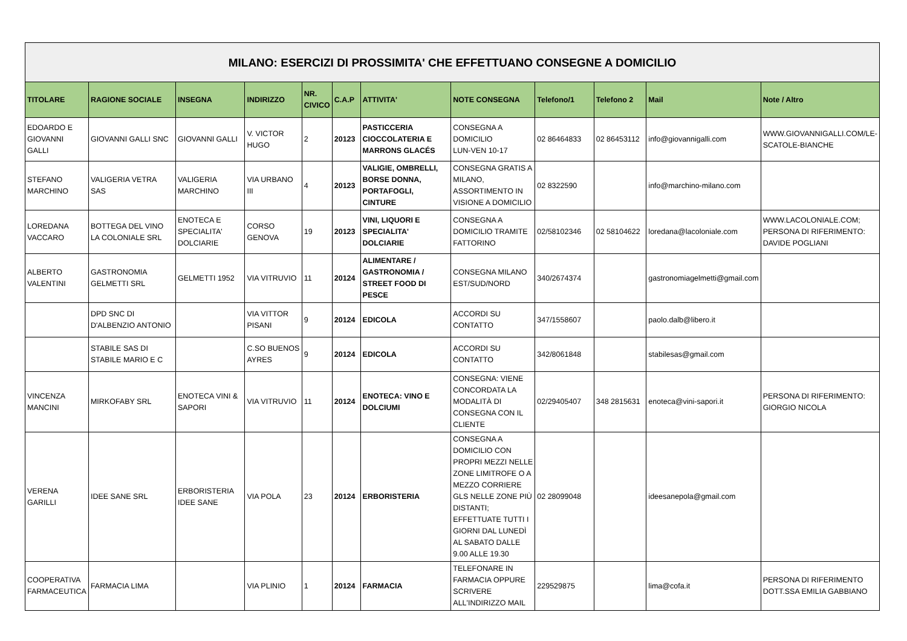| MILANO: ESERCIZI DI PROSSIMITA' CHE EFFETTUANO CONSEGNE A DOMICILIO | | | | | | | | | | | |
| TITOLARE | RAGIONE SOCIALE | INSEGNA | INDIRIZZO | NR. CIVICO | C.A.P | ATTIVITA' | NOTE CONSEGNA | Telefono/1 | Telefono 2 | Mail | Note / Altro |
| EDOARDO E GIOVANNI GALLI | GIOVANNI GALLI SNC | GIOVANNI GALLI | V. VICTOR HUGO | 2 | 20123 | PASTICCERIA CIOCCOLATERIA E MARRONS GLACÉS | CONSEGNA A DOMICILIO LUN-VEN 10-17 | 02 86464833 | 02 86453112 | info@giovannigalli.com | WWW.GIOVANNIGALLI.COM/LE-SCATOLE-BIANCHE |
| STEFANO MARCHINO | VALIGERIA VETRA SAS | VALIGERIA MARCHINO | VIA URBANO III | 4 | 20123 | VALIGIE, OMBRELLI, BORSE DONNA, PORTAFOGLI, CINTURE | CONSEGNA GRATIS A MILANO, ASSORTIMENTO IN VISIONE A DOMICILIO | 02 8322590 | | info@marchino-milano.com | |
| LOREDANA VACCARO | BOTTEGA DEL VINO LA COLONIALE SRL | ENOTECA E SPECIALITA' DOLCIARIE | CORSO GENOVA | 19 | 20123 | VINI, LIQUORI E SPECIALITA' DOLCIARIE | CONSEGNA A DOMICILIO TRAMITE FATTORINO | 02/58102346 | 02 58104622 | loredana@lacoloniale.com | WWW.LACOLONIALE.COM; PERSONA DI RIFERIMENTO: DAVIDE POGLIANI |
| ALBERTO VALENTINI | GASTRONOMIA GELMETTI SRL | GELMETTI 1952 | VIA VITRUVIO | 11 | 20124 | ALIMENTARE / GASTRONOMIA / STREET FOOD DI PESCE | CONSEGNA MILANO EST/SUD/NORD | 340/2674374 | | gastronomiagelmetti@gmail.com | |
| | DPD SNC DI D'ALBENZIO ANTONIO | | VIA VITTOR PISANI | 9 | 20124 | EDICOLA | ACCORDI SU CONTATTO | 347/1558607 | | paolo.dalb@libero.it | |
| | STABILE SAS DI STABILE MARIO E C | | C.SO BUENOS AYRES | 9 | 20124 | EDICOLA | ACCORDI SU CONTATTO | 342/8061848 | | stabilesas@gmail.com | |
| VINCENZA MANCINI | MIRKOFABY SRL | ENOTECA VINI & SAPORI | VIA VITRUVIO | 11 | 20124 | ENOTECA: VINO E DOLCIUMI | CONSEGNA: VIENE CONCORDATA LA MODALITÀ DI CONSEGNA CON IL CLIENTE | 02/29405407 | 348 2815631 | enoteca@vini-sapori.it | PERSONA DI RIFERIMENTO: GIORGIO NICOLA |
| VERENA GARILLI | IDEE SANE SRL | ERBORISTERIA IDEE SANE | VIA POLA | 23 | 20124 | ERBORISTERIA | CONSEGNA A DOMICILIO CON PROPRI MEZZI NELLE ZONE LIMITROFE O A MEZZO CORRIERE GLS NELLE ZONE PIÙ DISTANTI; EFFETTUATE TUTTI I GIORNI DAL LUNEDÌ AL SABATO DALLE 9.00 ALLE 19.30 | 02 28099048 | | ideesanepola@gmail.com | |
| COOPERATIVA FARMACEUTICA | FARMACIA LIMA | | VIA PLINIO | 1 | 20124 | FARMACIA | TELEFONARE IN FARMACIA OPPURE SCRIVERE ALL'INDIRIZZO MAIL | 229529875 | | lima@cofa.it | PERSONA DI RIFERIMENTO DOTT.SSA EMILIA GABBIANO |